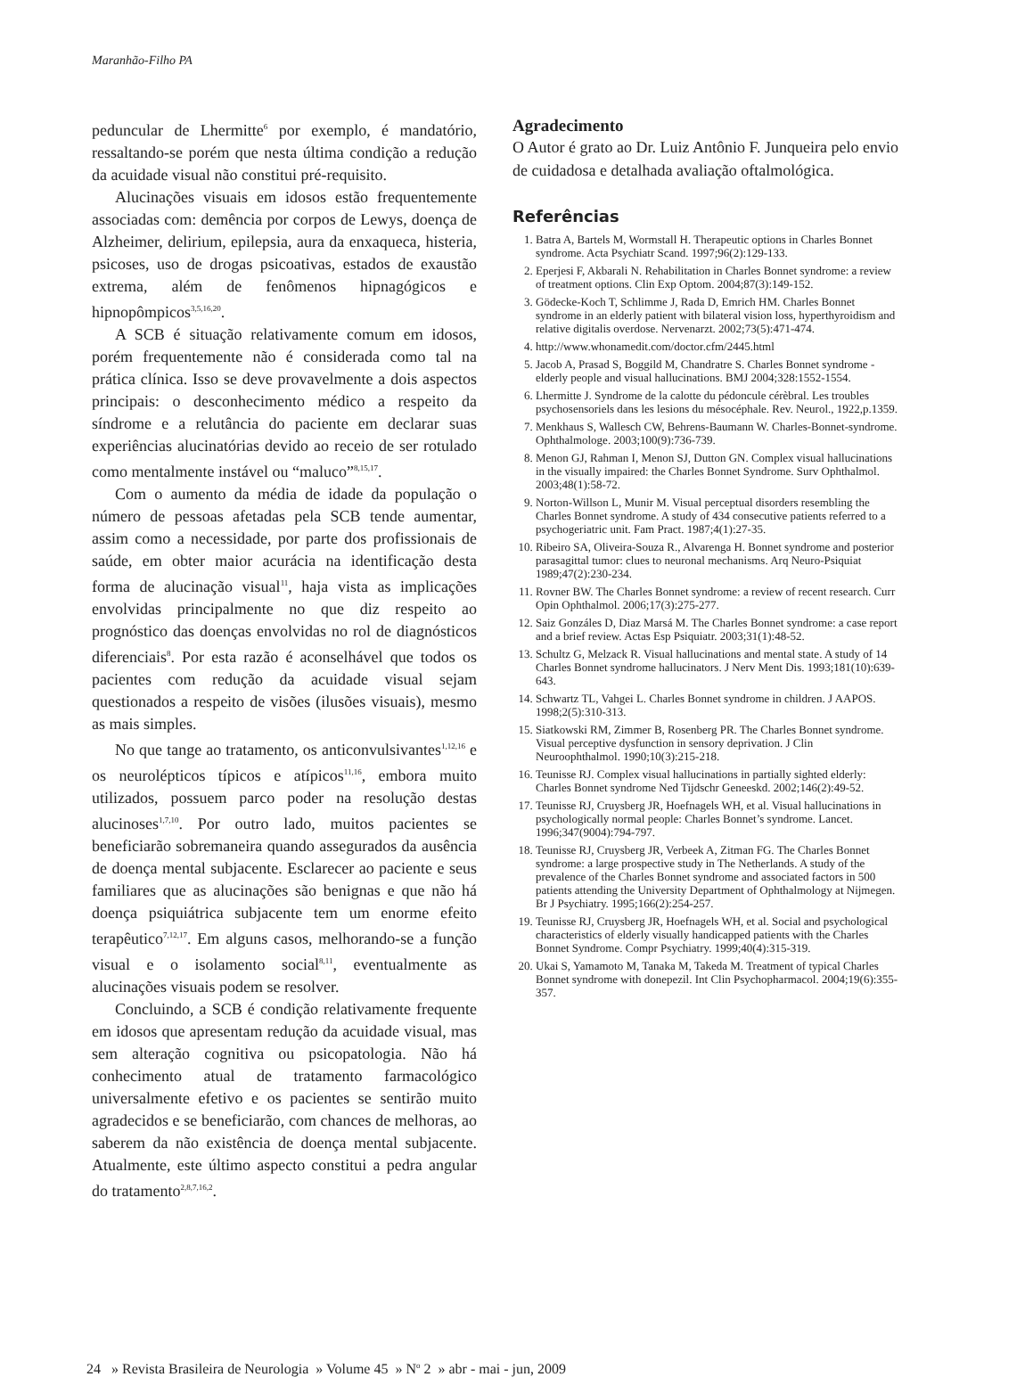Maranhão-Filho PA
peduncular de Lhermitte<sup>6</sup> por exemplo, é mandatório, ressaltando-se porém que nesta última condição a redução da acuidade visual não constitui pré-requisito.
Alucinações visuais em idosos estão frequentemente associadas com: demência por corpos de Lewys, doença de Alzheimer, delirium, epilepsia, aura da enxaqueca, histeria, psicoses, uso de drogas psicoativas, estados de exaustão extrema, além de fenômenos hipnagógicos e hipnopômpicos<sup>3,5,16,20</sup>.
A SCB é situação relativamente comum em idosos, porém frequentemente não é considerada como tal na prática clínica. Isso se deve provavelmente a dois aspectos principais: o desconhecimento médico a respeito da síndrome e a relutância do paciente em declarar suas experiências alucinatórias devido ao receio de ser rotulado como mentalmente instável ou “maluco”<sup>8,15,17</sup>.
Com o aumento da média de idade da população o número de pessoas afetadas pela SCB tende aumentar, assim como a necessidade, por parte dos profissionais de saúde, em obter maior acurácia na identificação desta forma de alucinação visual<sup>11</sup>, haja vista as implicações envolvidas principalmente no que diz respeito ao prognóstico das doenças envolvidas no rol de diagnósticos diferenciais<sup>8</sup>. Por esta razão é aconselhável que todos os pacientes com redução da acuidade visual sejam questionados a respeito de visões (ilusões visuais), mesmo as mais simples.
No que tange ao tratamento, os anticonvulsivantes<sup>1,12,16</sup> e os neurolépticos típicos e atípicos<sup>11,16</sup>, embora muito utilizados, possuem parco poder na resolução destas alucinoses<sup>1,7,10</sup>. Por outro lado, muitos pacientes se beneficiarão sobremaneira quando assegurados da ausência de doença mental subjacente. Esclarecer ao paciente e seus familiares que as alucinações são benignas e que não há doença psiquiátrica subjacente tem um enorme efeito terapêutico<sup>7,12,17</sup>. Em alguns casos, melhorando-se a função visual e o isolamento social<sup>8,11</sup>, eventualmente as alucinações visuais podem se resolver.
Concluindo, a SCB é condição relativamente frequente em idosos que apresentam redução da acuidade visual, mas sem alteração cognitiva ou psicopatologia. Não há conhecimento atual de tratamento farmacológico universalmente efetivo e os pacientes se sentirão muito agradecidos e se beneficiarão, com chances de melhoras, ao saberem da não existência de doença mental subjacente. Atualmente, este último aspecto constitui a pedra angular do tratamento<sup>2,8,7,16,2</sup>.
Agradecimento
O Autor é grato ao Dr. Luiz Antônio F. Junqueira pelo envio de cuidadosa e detalhada avaliação oftalmológica.
Referências
1. Batra A, Bartels M, Wormstall H. Therapeutic options in Charles Bonnet syndrome. Acta Psychiatr Scand. 1997;96(2):129-133.
2. Eperjesi F, Akbarali N. Rehabilitation in Charles Bonnet syndrome: a review of treatment options. Clin Exp Optom. 2004;87(3):149-152.
3. Gödecke-Koch T, Schlimme J, Rada D, Emrich HM. Charles Bonnet syndrome in an elderly patient with bilateral vision loss, hyperthyroidism and relative digitalis overdose. Nervenarzt. 2002;73(5):471-474.
4. http://www.whonamedit.com/doctor.cfm/2445.html
5. Jacob A, Prasad S, Boggild M, Chandratre S. Charles Bonnet syndrome - elderly people and visual hallucinations. BMJ 2004;328:1552-1554.
6. Lhermitte J. Syndrome de la calotte du pédoncule cérèbral. Les troubles psychosensoriels dans les lesions du mésocéphale. Rev. Neurol., 1922,p.1359.
7. Menkhaus S, Wallesch CW, Behrens-Baumann W. Charles-Bonnet-syndrome. Ophthalmologe. 2003;100(9):736-739.
8. Menon GJ, Rahman I, Menon SJ, Dutton GN. Complex visual hallucinations in the visually impaired: the Charles Bonnet Syndrome. Surv Ophthalmol. 2003;48(1):58-72.
9. Norton-Willson L, Munir M. Visual perceptual disorders resembling the Charles Bonnet syndrome. A study of 434 consecutive patients referred to a psychogeriatric unit. Fam Pract. 1987;4(1):27-35.
10. Ribeiro SA, Oliveira-Souza R., Alvarenga H. Bonnet syndrome and posterior parasagittal tumor: clues to neuronal mechanisms. Arq Neuro-Psiquiat 1989;47(2):230-234.
11. Rovner BW. The Charles Bonnet syndrome: a review of recent research. Curr Opin Ophthalmol. 2006;17(3):275-277.
12. Saiz Gonzáles D, Diaz Marsá M. The Charles Bonnet syndrome: a case report and a brief review. Actas Esp Psiquiatr. 2003;31(1):48-52.
13. Schultz G, Melzack R. Visual hallucinations and mental state. A study of 14 Charles Bonnet syndrome hallucinators. J Nerv Ment Dis. 1993;181(10):639-643.
14. Schwartz TL, Vahgei L. Charles Bonnet syndrome in children. J AAPOS. 1998;2(5):310-313.
15. Siatkowski RM, Zimmer B, Rosenberg PR. The Charles Bonnet syndrome. Visual perceptive dysfunction in sensory deprivation. J Clin Neuroophthalmol. 1990;10(3):215-218.
16. Teunisse RJ. Complex visual hallucinations in partially sighted elderly: Charles Bonnet syndrome Ned Tijdschr Geneeskd. 2002;146(2):49-52.
17. Teunisse RJ, Cruysberg JR, Hoefnagels WH, et al. Visual hallucinations in psychologically normal people: Charles Bonnet’s syndrome. Lancet. 1996;347(9004):794-797.
18. Teunisse RJ, Cruysberg JR, Verbeek A, Zitman FG. The Charles Bonnet syndrome: a large prospective study in The Netherlands. A study of the prevalence of the Charles Bonnet syndrome and associated factors in 500 patients attending the University Department of Ophthalmology at Nijmegen. Br J Psychiatry. 1995;166(2):254-257.
19. Teunisse RJ, Cruysberg JR, Hoefnagels WH, et al. Social and psychological characteristics of elderly visually handicapped patients with the Charles Bonnet Syndrome. Compr Psychiatry. 1999;40(4):315-319.
20. Ukai S, Yamamoto M, Tanaka M, Takeda M. Treatment of typical Charles Bonnet syndrome with donepezil. Int Clin Psychopharmacol. 2004;19(6):355-357.
24 » Revista Brasileira de Neurologia » Volume 45 » N<sup>o</sup> 2 » abr - mai - jun, 2009